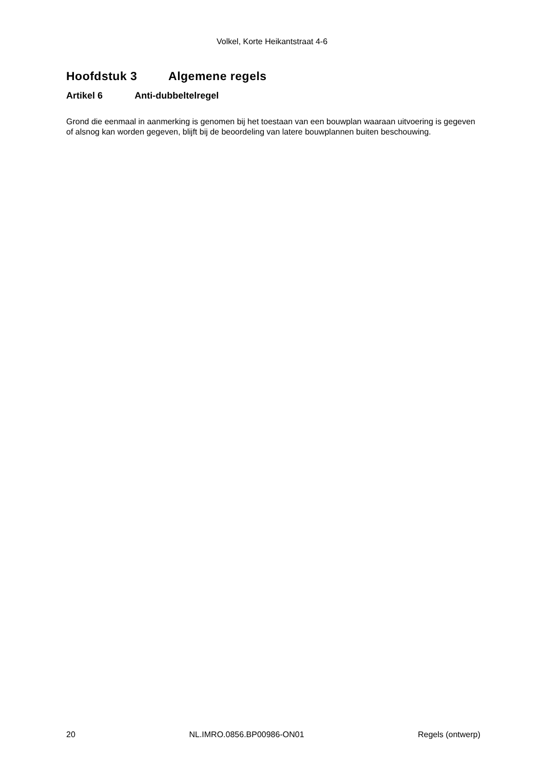Volkel, Korte Heikantstraat 4-6
Hoofdstuk 3 Algemene regels
Artikel 6 Anti-dubbeltelregel
Grond die eenmaal in aanmerking is genomen bij het toestaan van een bouwplan waaraan uitvoering is gegeven of alsnog kan worden gegeven, blijft bij de beoordeling van latere bouwplannen buiten beschouwing.
20 NL.IMRO.0856.BP00986-ON01 Regels (ontwerp)